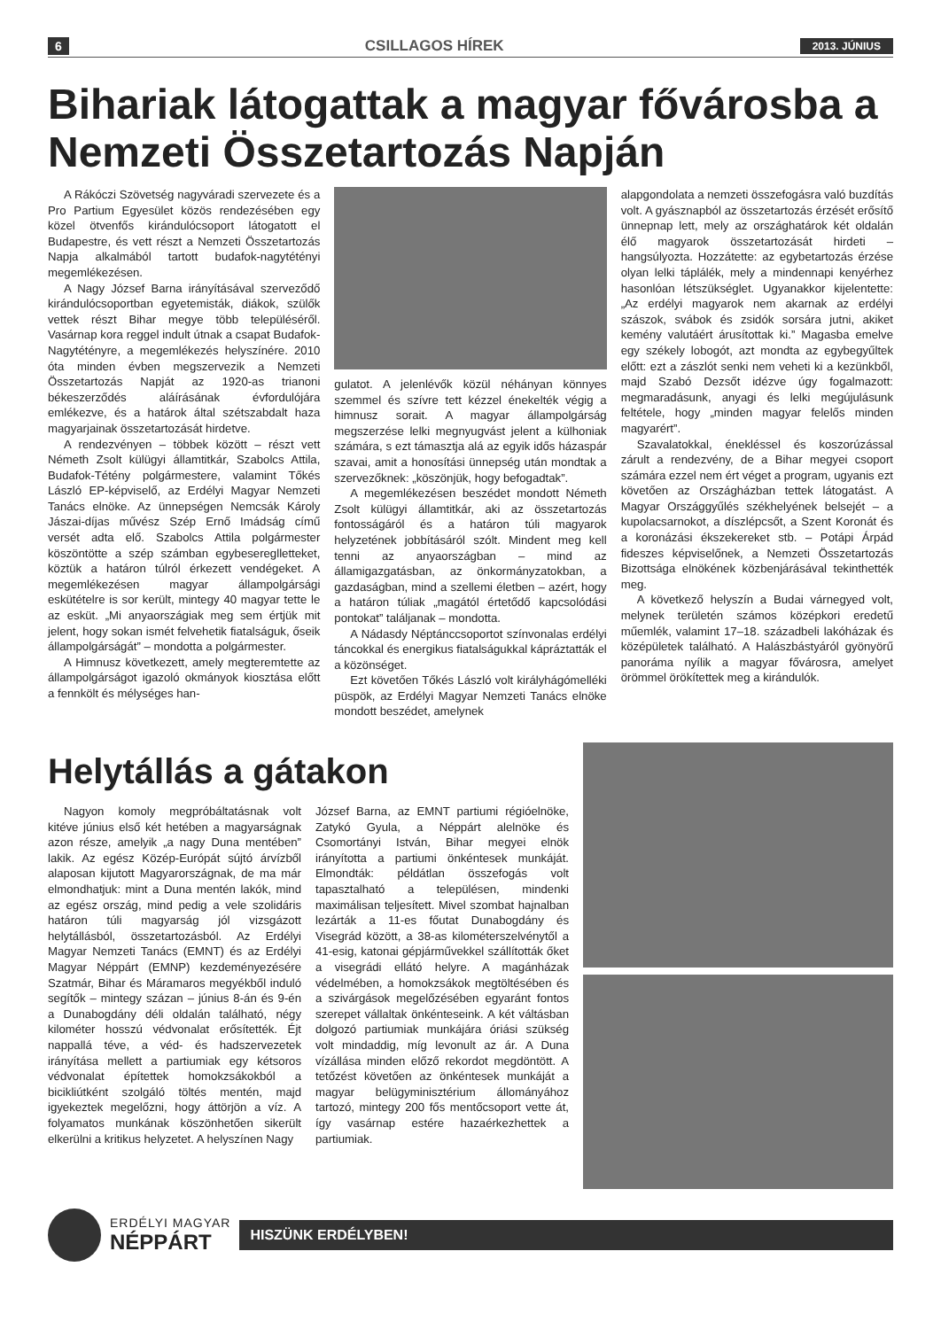6 CSILLAGOS HÍREK 2013. JÚNIUS
Bihariak látogattak a magyar fővárosba a Nemzeti Összetartozás Napján
A Rákóczi Szövetség nagyváradi szervezete és a Pro Partium Egyesület közös rendezésében egy közel ötvenfős kirándulócsoport látogatott el Budapestre, és vett részt a Nemzeti Összetartozás Napja alkalmából tartott budafok-nagytétényi megemlékezésen.
A Nagy József Barna irányításával szerveződő kirándulócsoportban egyetemisták, diákok, szülők vettek részt Bihar megye több településéről. Vasárnap kora reggel indult útnak a csapat Budafok-Nagytétényre, a megemlékezés helyszínére. 2010 óta minden évben megszervezik a Nemzeti Összetartozás Napját az 1920-as trianoni békeszerződés aláírásának évfordulójára emlékezve, és a határok által szétszabdalt haza magyarjainak összetartozását hirdetve.
A rendezvényen – többek között – részt vett Németh Zsolt külügyi államtitkár, Szabolcs Attila, Budafok-Tétény polgármestere, valamint Tőkés László EP-képviselő, az Erdélyi Magyar Nemzeti Tanács elnöke. Az ünnepségen Nemcsák Károly Jászai-díjas művész Szép Ernő Imádság című versét adta elő. Szabolcs Attila polgármester köszöntötte a szép számban egybesereglletteket, köztük a határon túlról érkezett vendégeket. A megemlékezésen magyar állampolgársági eskütételre is sor került, mintegy 40 magyar tette le az esküt. „Mi anyaországiak meg sem értjük mit jelent, hogy sokan ismét felvehetik fiatalságuk, őseik állampolgárságát” – mondotta a polgármester.
A Himnusz következett, amely megteremtette az állampolgárságot igazoló okmányok kiosztása előtt a fennkölt és mélységes han-
gulatot. A jelenlévők közül néhányan könnyes szemmel és szívre tett kézzel énekelték végig a himnusz sorait. A magyar állampolgárság megszerzése lelki megnyugvást jelent a külhoniak számára, s ezt támasztja alá az egyik idős házaspár szavai, amit a honosítási ünnepség után mondtak a szervezőknek: „köszönjük, hogy befogadtak”.
A megemlékezésen beszédet mondott Németh Zsolt külügyi államtitkár, aki az összetartozás fontosságáról és a határon túli magyarok helyzetének jobbításáról szólt. Mindent meg kell tenni az anyaországban – mind az államigazgatásban, az önkormányzatokban, a gazdaságban, mind a szellemi életben – azért, hogy a határon túliak „magától értetődő kapcsolódási pontokat” találjanak – mondotta.
A Nádasdy Néptánccsoportot színvonalas erdélyi táncokkal és energikus fiatalságukkal kápráztatták el a közönséget.
Ezt követően Tőkés László volt királyhágómelléki püspök, az Erdélyi Magyar Nemzeti Tanács elnöke mondott beszédet, amelynek
alapgondolata a nemzeti összefogásra való buzdítás volt. A gyásznapból az összetartozás érzését erősítő ünnepnap lett, mely az országhatárok két oldalán élő magyarok összetartozását hirdeti – hangsúlyozta. Hozzátette: az egybetartozás érzése olyan lelki táplálék, mely a mindennapi kenyérhez hasonlóan létszükséglet. Ugyanakkor kijelentette: „Az erdélyi magyarok nem akarnak az erdélyi szászok, svábok és zsidók sorsára jutni, akiket kemény valutáért árusítottak ki.” Magasba emelve egy székely lobogót, azt mondta az egybegyűltek előtt: ezt a zászlót senki nem veheti ki a kezünkből, majd Szabó Dezsőt idézve úgy fogalmazott: megmaradásunk, anyagi és lelki megújulásunk feltétele, hogy „minden magyar felelős minden magyarért”.
Szavalatokkal, énekléssel és koszorúzással zárult a rendezvény, de a Bihar megyei csoport számára ezzel nem ért véget a program, ugyanis ezt követően az Országházban tettek látogatást. A Magyar Országgyűlés székhelyének belsejét – a kupolacsarnokot, a díszlépcsőt, a Szent Koronát és a koronázási ékszekereket stb. – Potápi Árpád fideszes képviselőnek, a Nemzeti Összetartozás Bizottsága elnökének közbenjárásával tekinthették meg.
A következő helyszín a Budai várnegyed volt, melynek területén számos középkori eredetű műemlék, valamint 17–18. századbeli lakóházak és középületek található. A Halászbástyáról gyönyörű panoráma nyílik a magyar fővárosra, amelyet örömmel örökítettek meg a kirándulók.
Helytállás a gátakon
Nagyon komoly megpróbáltatásnak volt kitéve június első két hetében a magyarságnak azon része, amelyik „a nagy Duna mentében” lakik. Az egész Közép-Európát sújtó árvízből alaposan kijutott Magyarországnak, de ma már elmondhatjuk: mint a Duna mentén lakók, mind az egész ország, mind pedig a vele szolidáris határon túli magyarság jól vizsgázott helytállásból, összetartozásból. Az Erdélyi Magyar Nemzeti Tanács (EMNT) és az Erdélyi Magyar Néppárt (EMNP) kezdeményezésére Szatmár, Bihar és Máramaros megyékből induló segítők – mintegy százan – június 8-án és 9-én a Dunabogdány déli oldalán található, négy kilométer hosszú védvonalat erősítették. Éjt nappallá téve, a véd- és hadszervezetek irányítása mellett a partiumiak egy kétsoros védvonalat építettek homokzsákokból a bicikliútként szolgáló töltés mentén, majd igyekeztek megelőzni, hogy áttörjön a víz. A folyamatos munkának köszönhetően sikerült elkerülni a kritikus helyzetet. A helyszínen Nagy
József Barna, az EMNT partiumi régióelnöke, Zatykó Gyula, a Néppárt alelnöke és Csomortányi István, Bihar megyei elnök irányította a partiumi önkéntesek munkáját. Elmondták: példátlan összefogás volt tapasztalható a településen, mindenki maximálisan teljesített. Mivel szombat hajnalban lezárták a 11-es főutat Dunabogdány és Visegrád között, a 38-as kilométerszelvénytől a 41-esig, katonai gépjárművekkel szállították őket a visegrádi ellátó helyre. A magánházak védelmében, a homokzsákok megtöltésében és a szivárgások megelőzésében egyaránt fontos szerepet vállaltak önkénteseink. A két váltásban dolgozó partiumiak munkájára óriási szükség volt mindaddig, míg levonult az ár. A Duna vízállása minden előző rekordot megdöntött. A tetőzést követően az önkéntesek munkáját a magyar belügyminisztérium állományához tartozó, mintegy 200 fős mentőcsoport vette át, így vasárnap estére hazaérkezhettek a partiumiak.
ERDÉLYI MAGYAR
NÉPPÁRT
HISZÜNK ERDÉLYBEN!